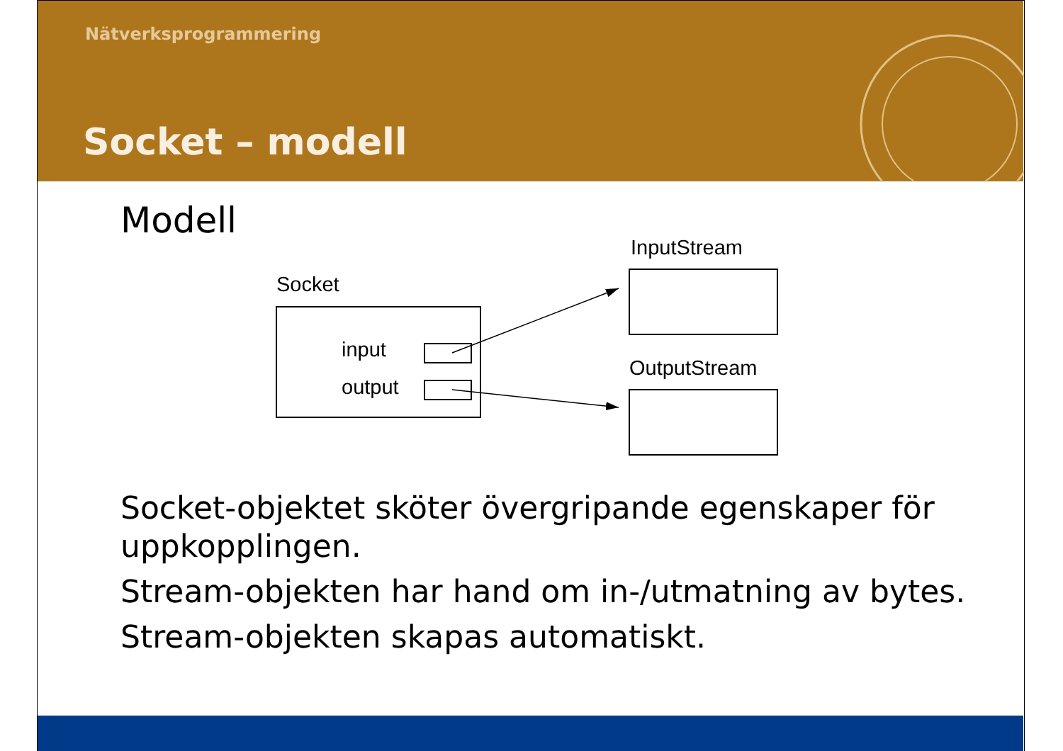Nätverksprogrammering
Socket – modell
Modell
InputStream
Socket
input
output
OutputStream
Socket-objektet sköter övergripande egenskaper för
uppkopplingen.
Stream-objekten har hand om in-/utmatning av bytes.
Stream-objekten skapas automatiskt.